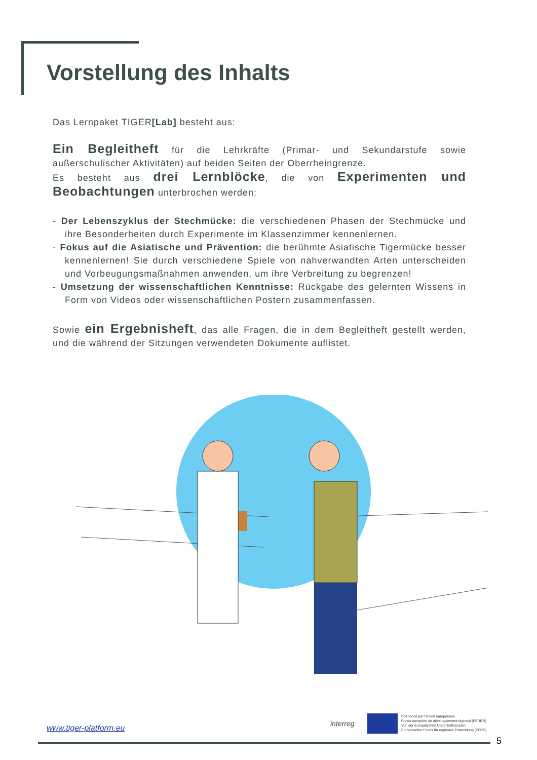Vorstellung des Inhalts
Das Lernpaket TIGER[Lab] besteht aus:
Ein Begleitheft für die Lehrkräfte (Primar- und Sekundarstufe sowie außerschulischer Aktivitäten) auf beiden Seiten der Oberrheingrenze.
Es besteht aus drei Lernblöcke, die von Experimenten und Beobachtungen unterbrochen werden:
- Der Lebenszyklus der Stechmücke: die verschiedenen Phasen der Stechmücke und ihre Besonderheiten durch Experimente im Klassenzimmer kennenlernen.
- Fokus auf die Asiatische und Prävention: die berühmte Asiatische Tigermücke besser kennenlernen! Sie durch verschiedene Spiele von nahverwandten Arten unterscheiden und Vorbeugungsmaßnahmen anwenden, um ihre Verbreitung zu begrenzen!
- Umsetzung der wissenschaftlichen Kenntnisse: Rückgabe des gelernten Wissens in Form von Videos oder wissenschaftlichen Postern zusammenfassen.
Sowie ein Ergebnisheft, das alle Fragen, die in dem Begleitheft gestellt werden, und die während der Sitzungen verwendeten Dokumente auflistet.
interreg
Cofinancé par l'Union européenne
Fonds européen de développement régional (FEDER)
Von der Europäischen Union kofinanziert
Europäischer Fonds für regionale Entwicklung (EFRE)
www.tiger-platform.eu
5